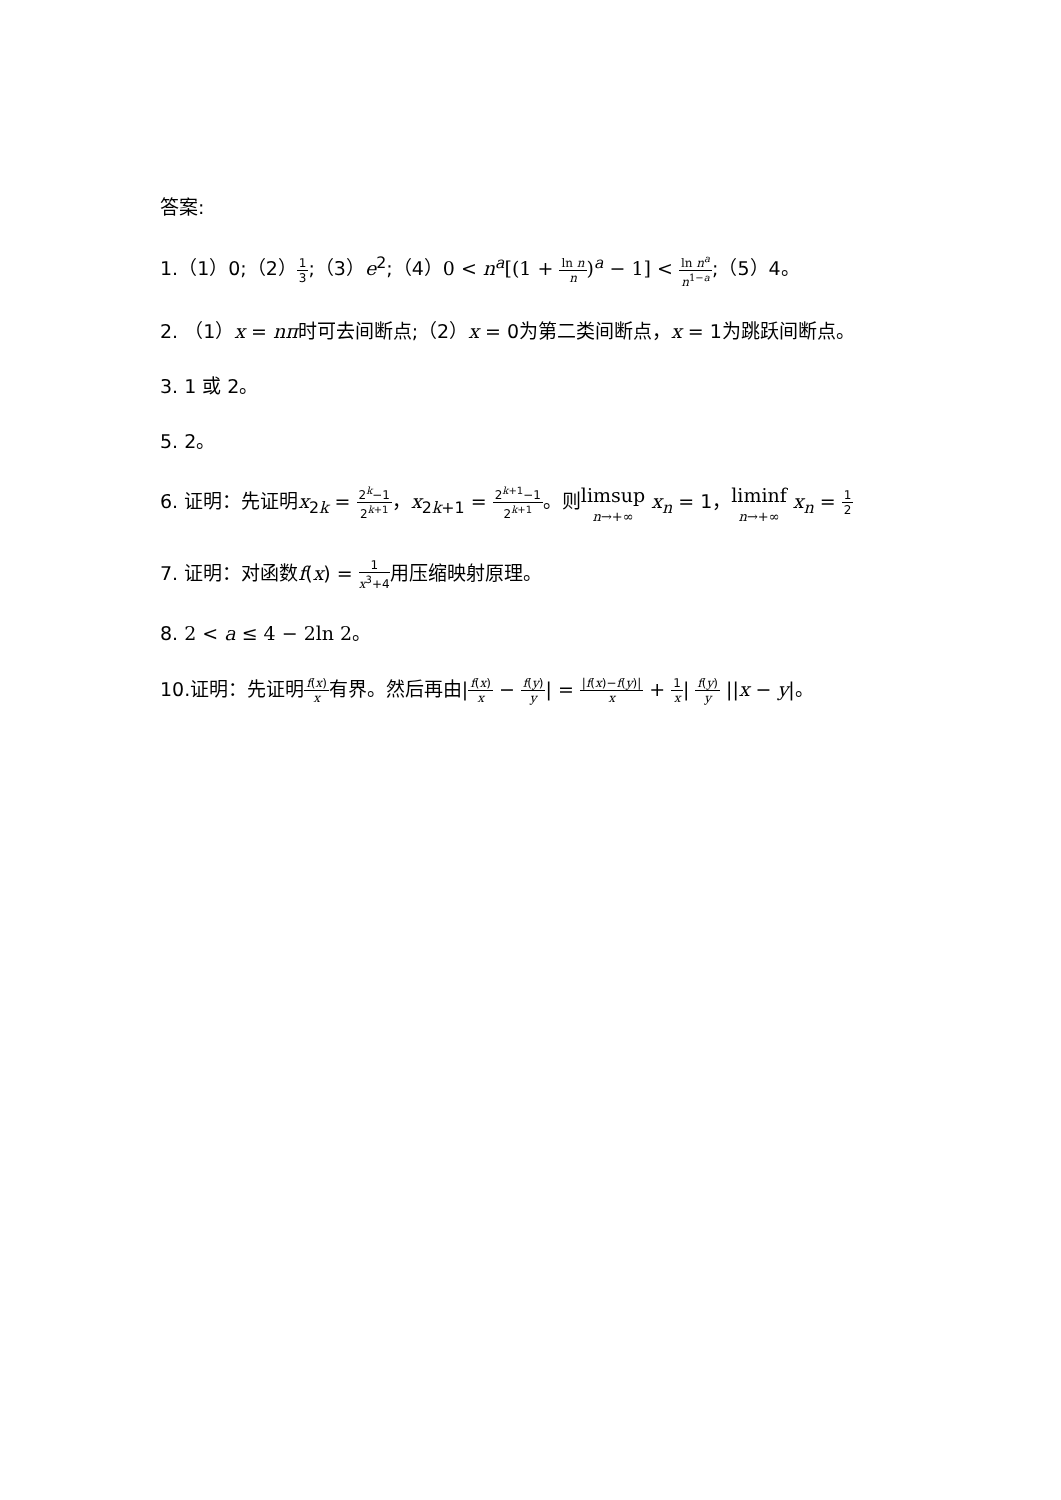答案:
1.（1）0;（2）1 3;（3）e<sup>2</sup>;（4）0 < n<sup>a</sup>[(1 + ln n n)<sup>a</sup> − 1] < ln n<sup>a</sup> n<sup>1−a</sup>;（5）4。
2. （1）x = nπ时可去间断点;（2）x = 0为第二类间断点，x = 1为跳跃间断点。
3. 1 或 2。
5. 2。
6. 证明：先证明x<sub>2k</sub> = 2<sup>k</sup>−1 2<sup>k+1</sup>，x<sub>2k+1</sub> = 2<sup>k+1</sup>−1 2<sup>k+1</sup>。则limsup n→+∞ x<sub>n</sub> = 1，liminf n→+∞ x<sub>n</sub> = 1 2
7. 证明：对函数f(x) = 1 x<sup>3</sup>+4用压缩映射原理。
8. 2 < a ≤ 4 − 2ln 2。
10.证明：先证明f(x) x有界。然后再由|f(x) x − f(y) y| = |f(x)−f(y)| x + 1 x| f(y) y ||x − y|。